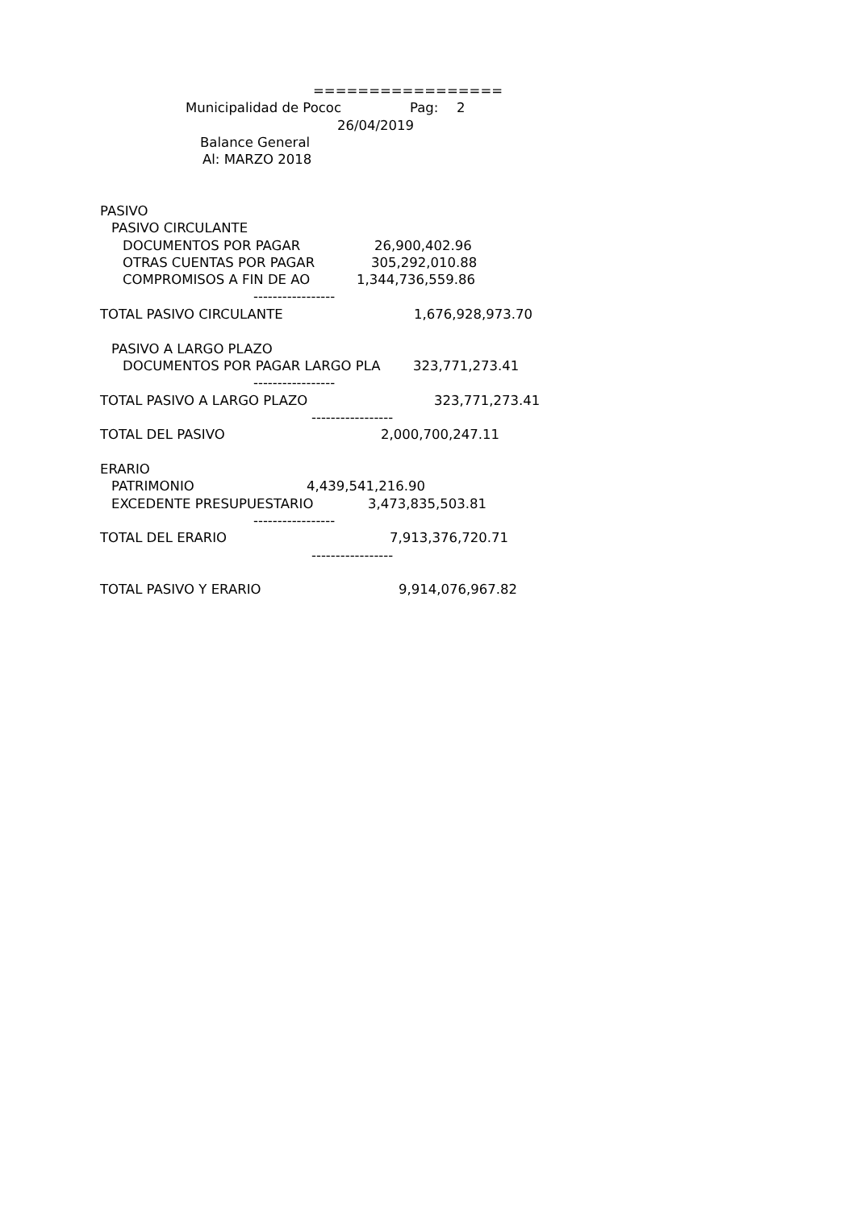=================
Municipalidad de Pococ
Pag:
2
26/04/2019
Balance General
Al: MARZO 2018
PASIVO
PASIVO CIRCULANTE
DOCUMENTOS POR PAGAR
26,900,402.96
OTRAS CUENTAS POR PAGAR
305,292,010.88
COMPROMISOS A FIN DE AO
1,344,736,559.86
-----------------
TOTAL PASIVO CIRCULANTE
1,676,928,973.70
PASIVO A LARGO PLAZO
DOCUMENTOS POR PAGAR LARGO PLA
323,771,273.41
-----------------
TOTAL PASIVO A LARGO PLAZO
323,771,273.41
-----------------
TOTAL DEL PASIVO
2,000,700,247.11
ERARIO
PATRIMONIO
4,439,541,216.90
EXCEDENTE PRESUPUESTARIO
3,473,835,503.81
-----------------
TOTAL DEL ERARIO
7,913,376,720.71
-----------------
TOTAL PASIVO Y ERARIO
9,914,076,967.82